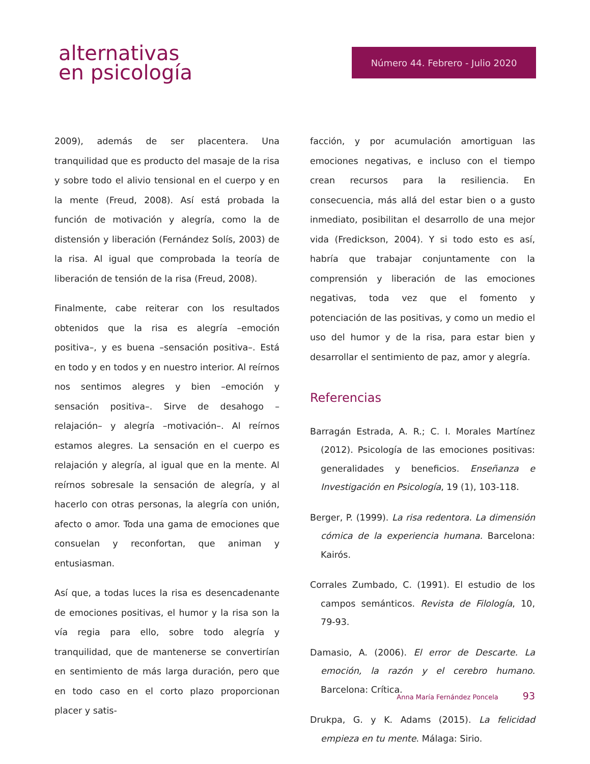alternativas
en psicología
Número 44. Febrero - Julio 2020
2009), además de ser placentera. Una tranquilidad que es producto del masaje de la risa y sobre todo el alivio tensional en el cuerpo y en la mente (Freud, 2008). Así está probada la función de motivación y alegría, como la de distensión y liberación (Fernández Solís, 2003) de la risa. Al igual que comprobada la teoría de liberación de tensión de la risa (Freud, 2008).
Finalmente, cabe reiterar con los resultados obtenidos que la risa es alegría –emoción positiva–, y es buena –sensación positiva–. Está en todo y en todos y en nuestro interior. Al reírnos nos sentimos alegres y bien –emoción y sensación positiva–. Sirve de desahogo –relajación– y alegría –motivación–. Al reírnos estamos alegres. La sensación en el cuerpo es relajación y alegría, al igual que en la mente. Al reírnos sobresale la sensación de alegría, y al hacerlo con otras personas, la alegría con unión, afecto o amor. Toda una gama de emociones que consuelan y reconfortan, que animan y entusiasman.
Así que, a todas luces la risa es desencadenante de emociones positivas, el humor y la risa son la vía regia para ello, sobre todo alegría y tranquilidad, que de mantenerse se convertirían en sentimiento de más larga duración, pero que en todo caso en el corto plazo proporcionan placer y satis-
facción, y por acumulación amortiguan las emociones negativas, e incluso con el tiempo crean recursos para la resiliencia. En consecuencia, más allá del estar bien o a gusto inmediato, posibilitan el desarrollo de una mejor vida (Fredickson, 2004). Y si todo esto es así, habría que trabajar conjuntamente con la comprensión y liberación de las emociones negativas, toda vez que el fomento y potenciación de las positivas, y como un medio el uso del humor y de la risa, para estar bien y desarrollar el sentimiento de paz, amor y alegría.
Referencias
Barragán Estrada, A. R.; C. I. Morales Martínez (2012). Psicología de las emociones positivas: generalidades y beneficios. Enseñanza e Investigación en Psicología, 19 (1), 103-118.
Berger, P. (1999). La risa redentora. La dimensión cómica de la experiencia humana. Barcelona: Kairós.
Corrales Zumbado, C. (1991). El estudio de los campos semánticos. Revista de Filología, 10, 79-93.
Damasio, A. (2006). El error de Descarte. La emoción, la razón y el cerebro humano. Barcelona: Crítica.
Drukpa, G. y K. Adams (2015). La felicidad empieza en tu mente. Málaga: Sirio.
Anna María Fernández Poncela 93